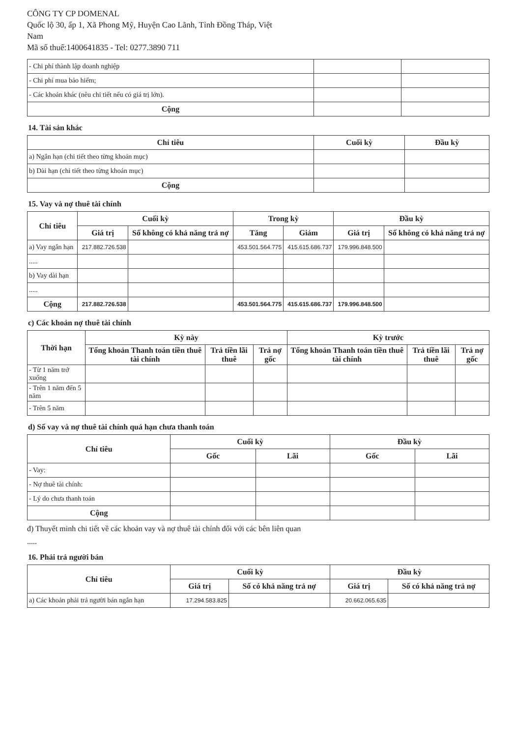CÔNG TY CP DOMENAL
Quốc lộ 30, ấp 1, Xã Phong Mỹ, Huyện Cao Lãnh, Tỉnh Đồng Tháp, Việt
Nam
Mã số thuế:1400641835 - Tel: 0277.3890 711
| - Chi phí thành lập doanh nghiệp | | |
| - Chi phí mua bảo hiểm; | | |
| - Các khoản khác (nêu chi tiết nếu có giá trị lớn). | | |
| Cộng | | |
14. Tài sản khác
| Chỉ tiêu | Cuối kỳ | Đầu kỳ |
| --- | --- | --- |
| a) Ngắn hạn (chi tiết theo từng khoản mục) | | |
| b) Dài hạn (chi tiết theo từng khoản mục) | | |
| Cộng | | |
15. Vay và nợ thuê tài chính
| Chỉ tiêu | Cuối kỳ | | Trong kỳ | | Đầu kỳ | |
| --- | --- | --- | --- | --- | --- | --- |
| | Giá trị | Số không có khả năng trả nợ | Tăng | Giảm | Giá trị | Số không có khả năng trả nợ |
| a) Vay ngắn hạn | 217.882.726.538 | | 453.501.564.775 | 415.615.686.737 | 179.996.848.500 | |
| ..... | | | | | | |
| b) Vay dài hạn | | | | | | |
| ..... | | | | | | |
| Cộng | 217.882.726.538 | | 453.501.564.775 | 415.615.686.737 | 179.996.848.500 | |
c) Các khoản nợ thuê tài chính
| Thời hạn | Kỳ này | | | Kỳ trước | | |
| --- | --- | --- | --- | --- | --- | --- |
| | Tổng khoản Thanh toán tiền thuê tài chính | Trả tiền lãi thuê | Trả nợ gốc | Tổng khoản Thanh toán tiền thuê tài chính | Trả tiền lãi thuê | Trả nợ gốc |
| - Từ 1 năm trở xuống | | | | | | |
| - Trên 1 năm đến 5 năm | | | | | | |
| - Trên 5 năm | | | | | | |
d) Số vay và nợ thuê tài chính quá hạn chưa thanh toán
| Chỉ tiêu | Cuối kỳ | | Đầu kỳ | |
| --- | --- | --- | --- | --- |
| | Gốc | Lãi | Gốc | Lãi |
| - Vay: | | | | |
| - Nợ thuê tài chính: | | | | |
| - Lý do chưa thanh toán | | | | |
| Cộng | | | | |
đ) Thuyết minh chi tiết về các khoản vay và nợ thuê tài chính đối với các bên liên quan
.....
16. Phải trả người bán
| Chỉ tiêu | Cuối kỳ | | Đầu kỳ | |
| --- | --- | --- | --- | --- |
| | Giá trị | Số có khả năng trả nợ | Giá trị | Số có khả năng trả nợ |
| a) Các khoản phải trả người bán ngắn hạn | 17.294.583.825 | | 20.662.065.635 | |